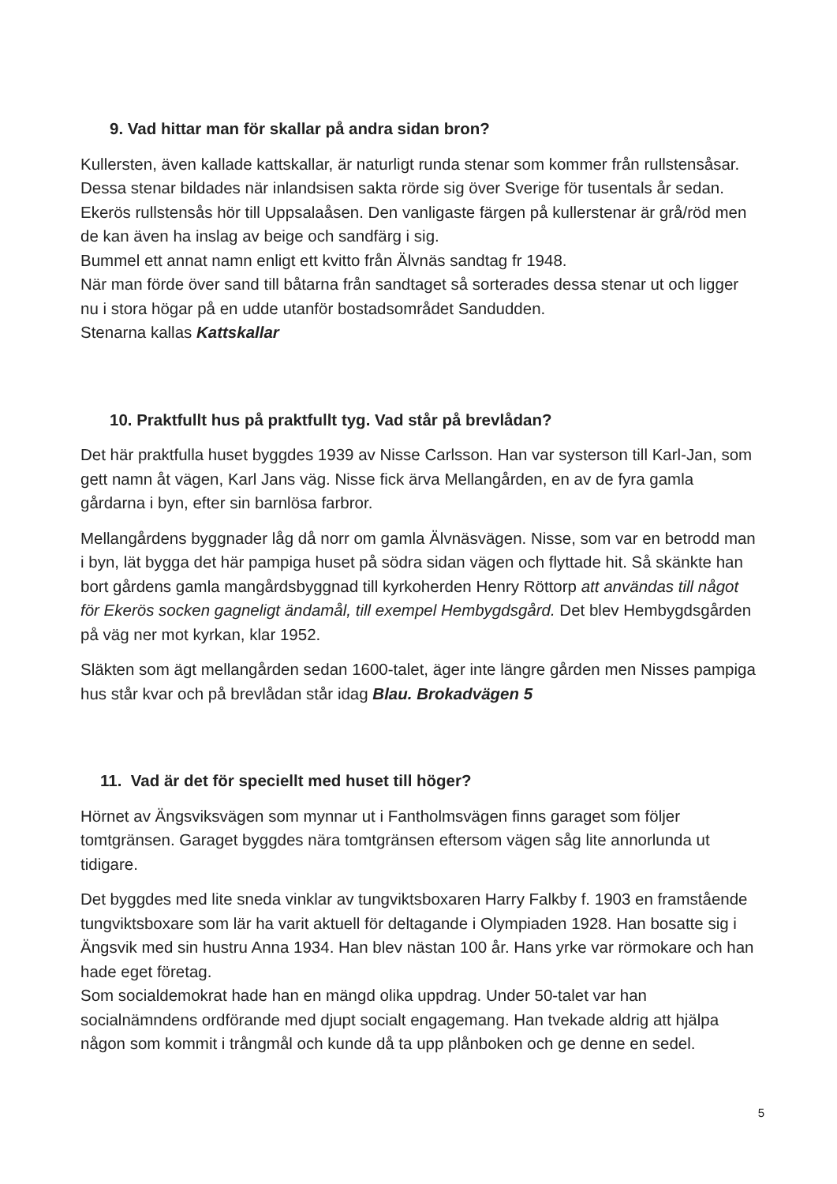9. Vad hittar man för skallar på andra sidan bron?
Kullersten, även kallade kattskallar, är naturligt runda stenar som kommer från rullstensåsar. Dessa stenar bildades när inlandsisen sakta rörde sig över Sverige för tusentals år sedan. Ekerös rullstensås hör till Uppsalaåsen. Den vanligaste färgen på kullerstenar är grå/röd men de kan även ha inslag av beige och sandfärg i sig.
Bummel ett annat namn enligt ett kvitto från Älvnäs sandtag fr 1948.
När man förde över sand till båtarna från sandtaget så sorterades dessa stenar ut och ligger nu i stora högar på en udde utanför bostadsområdet Sandudden.
Stenarna kallas Kattskallar
10. Praktfullt hus på praktfullt tyg. Vad står på brevlådan?
Det här praktfulla huset byggdes 1939 av Nisse Carlsson. Han var systerson till Karl-Jan, som gett namn åt vägen, Karl Jans väg. Nisse fick ärva Mellangården, en av de fyra gamla gårdarna i byn, efter sin barnlösa farbror.
Mellangårdens byggnader låg då norr om gamla Älvnäsvägen. Nisse, som var en betrodd man i byn, lät bygga det här pampiga huset på södra sidan vägen och flyttade hit. Så skänkte han bort gårdens gamla mangårdsbyggnad till kyrkoherden Henry Röttorp att användas till något för Ekerös socken gagneligt ändamål, till exempel Hembygdsgård. Det blev Hembygdsgården på väg ner mot kyrkan, klar 1952.
Släkten som ägt mellangården sedan 1600-talet, äger inte längre gården men Nisses pampiga hus står kvar och på brevlådan står idag Blau. Brokadvägen 5
11. Vad är det för speciellt med huset till höger?
Hörnet av Ängsviksvägen som mynnar ut i Fantholmsvägen finns garaget som följer tomtgränsen. Garaget byggdes nära tomtgränsen eftersom vägen såg lite annorlunda ut tidigare.
Det byggdes med lite sneda vinklar av tungviktsboxaren Harry Falkby f. 1903 en framstående tungviktsboxare som lär ha varit aktuell för deltagande i Olympiaden 1928. Han bosatte sig i Ängsvik med sin hustru Anna 1934. Han blev nästan 100 år. Hans yrke var rörmokare och han hade eget företag.
Som socialdemokrat hade han en mängd olika uppdrag. Under 50-talet var han socialnämndens ordförande med djupt socialt engagemang. Han tvekade aldrig att hjälpa någon som kommit i trångmål och kunde då ta upp plånboken och ge denne en sedel.
5